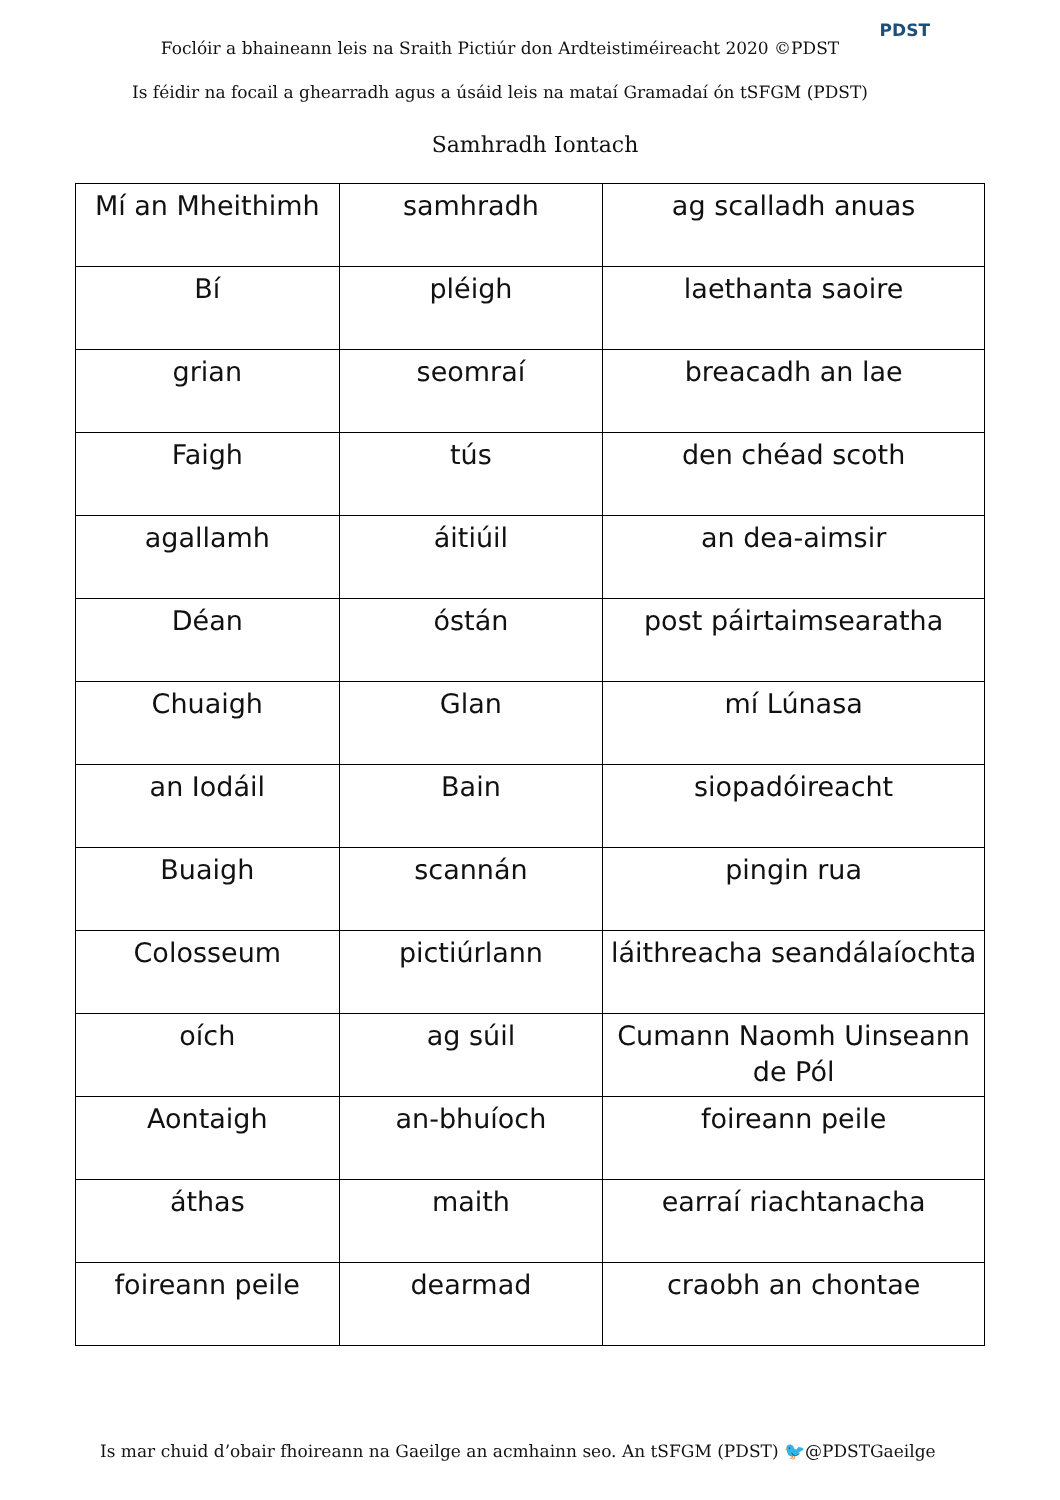Foclóir a bhaineann leis na Sraith Pictiúr don Ardteistiméireacht 2020 ©PDST
PDST
Is féidir na focail a ghearradh agus a úsáid leis na mataí Gramadaí ón tSFGM (PDST)
Samhradh Iontach
| Mí an Mheithimh | samhradh | ag scalladh anuas |
| Bí | pléigh | laethanta saoire |
| grian | seomraí | breacadh an lae |
| Faigh | tús | den chéad scoth |
| agallamh | áitiúil | an dea-aimsir |
| Déan | óstán | post páirtaimsearatha |
| Chuaigh | Glan | mí Lúnasa |
| an Iodáil | Bain | siopadóireacht |
| Buaigh | scannán | pingin rua |
| Colosseum | pictiúrlann | láithreacha seandálaíochta |
| oích | ag súil | Cumann Naomh Uinseann de Pól |
| Aontaigh | an-bhuíoch | foireann peile |
| áthas | maith | earraí riachtanacha |
| foireann peile | dearmad | craobh an chontae |
Is mar chuid d’obair fhoireann na Gaeilge an acmhainn seo. An tSFGM (PDST) 🐦@PDSTGaeilge